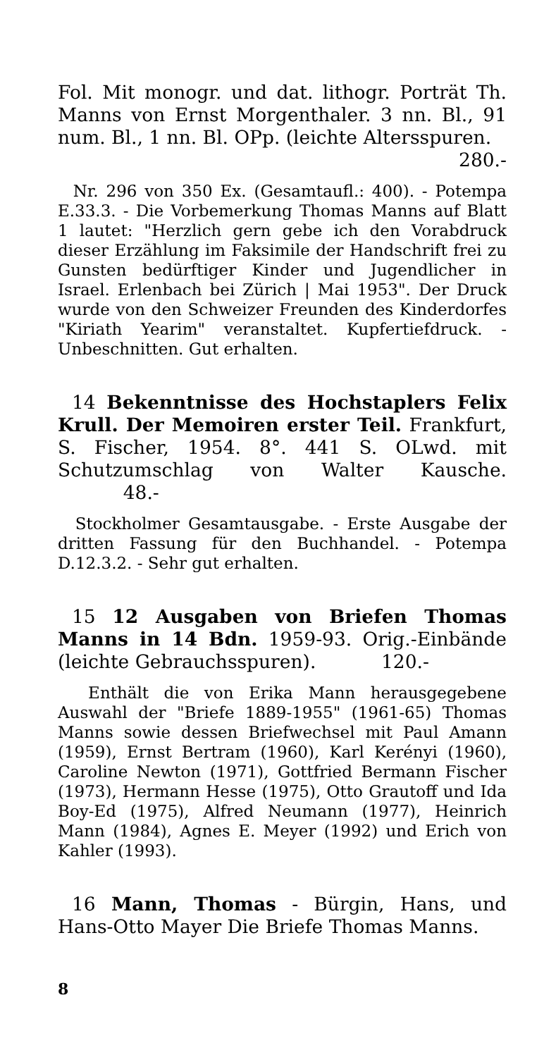Fol. Mit monogr. und dat. lithogr. Porträt Th. Manns von Ernst Morgenthaler. 3 nn. Bl., 91 num. Bl., 1 nn. Bl. OPp. (leichte Altersspuren.
280.-
Nr. 296 von 350 Ex. (Gesamtaufl.: 400). - Potempa E.33.3. - Die Vorbemerkung Thomas Manns auf Blatt 1 lautet: "Herzlich gern gebe ich den Vorabdruck dieser Erzählung im Faksimile der Handschrift frei zu Gunsten bedürftiger Kinder und Jugendlicher in Israel. Erlenbach bei Zürich | Mai 1953". Der Druck wurde von den Schweizer Freunden des Kinderdorfes "Kiriath Yearim" veranstaltet. Kupfertiefdruck. - Unbeschnitten. Gut erhalten.
14 Bekenntnisse des Hochstaplers Felix Krull. Der Memoiren erster Teil. Frankfurt, S. Fischer, 1954. 8°. 441 S. OLwd. mit Schutzumschlag von Walter Kausche. 48.-
Stockholmer Gesamtausgabe. - Erste Ausgabe der dritten Fassung für den Buchhandel. - Potempa D.12.3.2. - Sehr gut erhalten.
15 12 Ausgaben von Briefen Thomas Manns in 14 Bdn. 1959-93. Orig.-Einbände (leichte Gebrauchsspuren). 120.-
Enthält die von Erika Mann herausgegebene Auswahl der "Briefe 1889-1955" (1961-65) Thomas Manns sowie dessen Briefwechsel mit Paul Amann (1959), Ernst Bertram (1960), Karl Kerényi (1960), Caroline Newton (1971), Gottfried Bermann Fischer (1973), Hermann Hesse (1975), Otto Grautoff und Ida Boy-Ed (1975), Alfred Neumann (1977), Heinrich Mann (1984), Agnes E. Meyer (1992) und Erich von Kahler (1993).
16 Mann, Thomas - Bürgin, Hans, und Hans-Otto Mayer Die Briefe Thomas Manns.
8